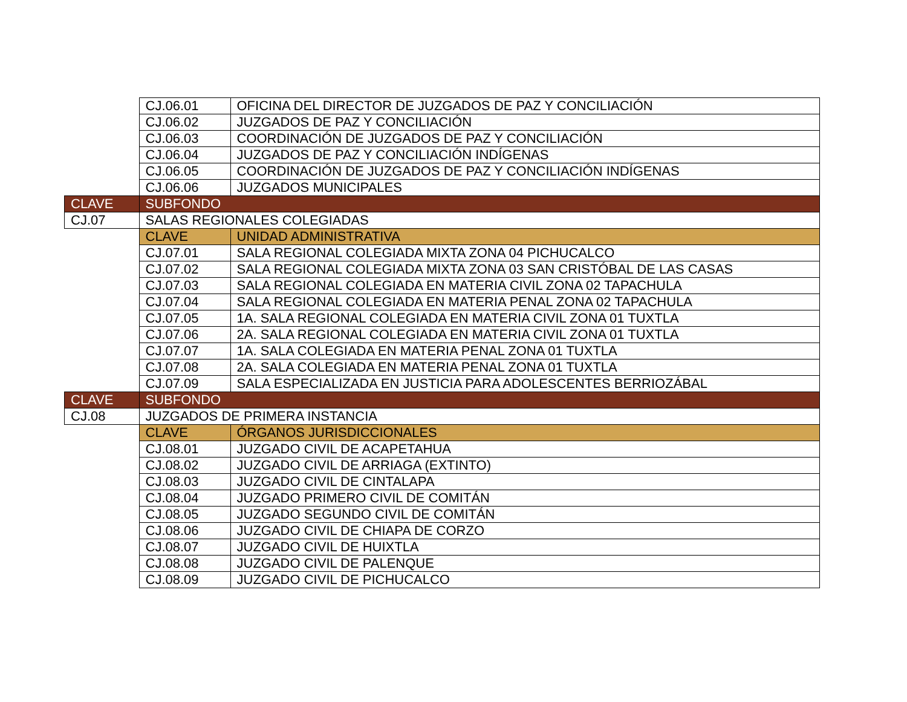| | CJ.06.01 | OFICINA DEL DIRECTOR DE JUZGADOS DE PAZ Y CONCILIACIÓN |
| | CJ.06.02 | JUZGADOS DE PAZ Y CONCILIACIÓN |
| | CJ.06.03 | COORDINACIÓN DE JUZGADOS DE PAZ Y CONCILIACIÓN |
| | CJ.06.04 | JUZGADOS DE PAZ Y CONCILIACIÓN INDÍGENAS |
| | CJ.06.05 | COORDINACIÓN DE JUZGADOS DE PAZ Y CONCILIACIÓN INDÍGENAS |
| | CJ.06.06 | JUZGADOS MUNICIPALES |
| CLAVE | SUBFONDO | |
| CJ.07 | SALAS REGIONALES COLEGIADAS | |
| | CLAVE | UNIDAD ADMINISTRATIVA |
| | CJ.07.01 | SALA REGIONAL COLEGIADA MIXTA ZONA 04 PICHUCALCO |
| | CJ.07.02 | SALA REGIONAL COLEGIADA MIXTA ZONA 03 SAN CRISTÓBAL DE LAS CASAS |
| | CJ.07.03 | SALA REGIONAL COLEGIADA EN MATERIA CIVIL ZONA 02 TAPACHULA |
| | CJ.07.04 | SALA REGIONAL COLEGIADA EN MATERIA PENAL ZONA 02 TAPACHULA |
| | CJ.07.05 | 1A. SALA REGIONAL COLEGIADA EN MATERIA CIVIL ZONA 01 TUXTLA |
| | CJ.07.06 | 2A. SALA REGIONAL COLEGIADA EN MATERIA CIVIL ZONA 01 TUXTLA |
| | CJ.07.07 | 1A. SALA COLEGIADA EN MATERIA PENAL ZONA 01 TUXTLA |
| | CJ.07.08 | 2A. SALA COLEGIADA EN MATERIA PENAL ZONA 01 TUXTLA |
| | CJ.07.09 | SALA ESPECIALIZADA EN JUSTICIA PARA ADOLESCENTES BERRIOZÁBAL |
| CLAVE | SUBFONDO | |
| CJ.08 | JUZGADOS DE PRIMERA INSTANCIA | |
| | CLAVE | ÓRGANOS JURISDICCIONALES |
| | CJ.08.01 | JUZGADO CIVIL DE ACAPETAHUA |
| | CJ.08.02 | JUZGADO CIVIL DE ARRIAGA (EXTINTO) |
| | CJ.08.03 | JUZGADO CIVIL DE CINTALAPA |
| | CJ.08.04 | JUZGADO PRIMERO CIVIL DE COMITÁN |
| | CJ.08.05 | JUZGADO SEGUNDO CIVIL DE COMITÁN |
| | CJ.08.06 | JUZGADO CIVIL DE CHIAPA DE CORZO |
| | CJ.08.07 | JUZGADO CIVIL DE HUIXTLA |
| | CJ.08.08 | JUZGADO CIVIL DE PALENQUE |
| | CJ.08.09 | JUZGADO CIVIL DE PICHUCALCO |